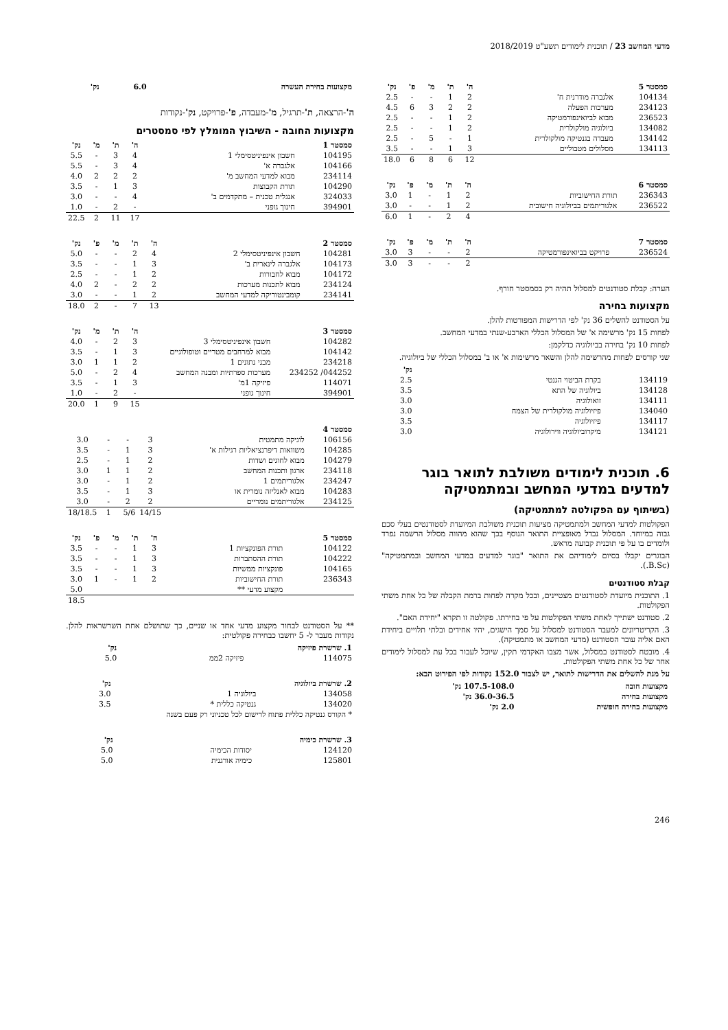מדעי המחשב 23 / תוכנית לימודים תשע"ט 2018/2019
| סמסטר 5 | | ה' | ת' | מ' | פ' | נק' |
| --- | --- | --- | --- | --- | --- | --- |
| 104134 | אלגברה מודרנית ח' | 2 | 1 | - | - | 2.5 |
| 234123 | מערכות הפעלה | 2 | 2 | 3 | 6 | 4.5 |
| 236523 | מבוא לביואינפורמטיקה | 2 | 1 | - | - | 2.5 |
| 134082 | ביולוגיה מולקולרית | 2 | 1 | - | - | 2.5 |
| 134142 | מעבדה בגנטיקה מולקולרית | 1 | - | 5 | - | 2.5 |
| 134113 | מסלולים מטבוליים | 3 | 1 | - | - | 3.5 |
| | | 12 | 6 | 8 | 6 | 18.0 |
| סמסטר 6 | | ה' | ת' | מ' | פ' | נק' |
| --- | --- | --- | --- | --- | --- | --- |
| 236343 | תורת החישוביות | 2 | 1 | - | 1 | 3.0 |
| 236522 | אלגוריתמים בביולוגיה חישובית | 2 | 1 | - | - | 3.0 |
| | | 4 | 2 | - | 1 | 6.0 |
| סמסטר 7 | | ה' | ת' | מ' | פ' | נק' |
| --- | --- | --- | --- | --- | --- | --- |
| 236524 | פרויקט בביואינפורמטיקה | 2 | - | - | 3 | 3.0 |
| | | 2 | - | - | 3 | 3.0 |
הערה: קבלת סטודנטים למסלול תהיה רק בסמסטר חורף.
מקצועות בחירה
על הסטודנט להשלים 36 נק' לפי הדרישות המפורטות להלן.
לפחות 15 נק' מרשימה א' של המסלול הכללי הארבע-שנתי במדעי המחשב.
לפחות 10 נק' בחירה בביולוגיה כדלקמן:
שני קורסים לפחות מהרשימה להלן והשאר מרשימות א' או ב' במסלול הכללי של ביולוגיה.
| | | נק' |
| --- | --- | --- |
| 134119 | בקרת הביטוי הגנטי | 2.5 |
| 134128 | ביולוגיה של התא | 3.5 |
| 134111 | זואולוגיה | 3.0 |
| 134040 | פיזיולוגיה מולקולרית של הצמח | 3.0 |
| 134117 | פיזיולוגיה | 3.5 |
| 134121 | מיקרוביולוגיה ווירולוגיה | 3.0 |
6. תוכנית לימודים משולבת לתואר בוגר למדעים במדעי המחשב ובמתמטיקה
(בשיתוף עם הפקולטה למתמטיקה)
הפקולטות למדעי המחשב ולמתמטיקה מציעות תוכנית משולבת המיועדת לסטודנטים בעלי סכם גבוה במיוחד. המסלול נבדל מאופציית התואר הנוסף בכך שהוא מהווה מסלול הרשמה נפרד ולומדים בו על פי תוכנית קבועה מראש.
הבוגרים יקבלו בסיום לימודיהם את התואר "בוגר למדעים במדעי המחשב ובמתמטיקה" (B.Sc.).
קבלת סטודנטים
1. התוכנית מיועדת לסטודנטים מצטיינים, ובכל מקרה לפחות ברמת הקבלה של כל אחת משתי הפקולטות.
2. סטודנט ישתייך לאחת משתי הפקולטות על פי בחירתו. פקולטה זו תקרא "יחידת האם".
3. הקריטריונים למעבר הסטודנט למסלול על סמך הישגים, יהיו אחידים ובלתי תלויים ביחידת האם אליה עובר הסטודנט (מדעי המחשב או מתמטיקה).
4. מובטח לסטודנט במסלול, אשר מצבו האקדמי תקין, שיוכל לעבור בכל עת למסלול לימודים אחר של כל אחת משתי הפקולטות.
על מנת להשלים את הדרישות לתואר, יש לצבור 152.0 נקודות לפי הפירוט הבא:
| מקצועות חובה | 107.5-108.0 נק' |
| --- | --- |
| מקצועות בחירה | 36.0-36.5 נק' |
| מקצועות בחירה חופשית | 2.0 נק' |
| מקצועות בחירת העשרה | 6.0 | נק' |
| --- | --- | --- |
ה'-הרצאה, ת'-תרגיל, מ'-מעבדה, פ'-פרויקט, נק'-נקודות
מקצועות החובה - השיבוץ המומלץ לפי סמסטרים
| סמסטר 1 | | ה' | ת' | מ' | נק' |
| --- | --- | --- | --- | --- | --- |
| 104195 | חשבון אינפיניטסימלי 1 | 4 | 3 | - | 5.5 |
| 104166 | אלגברה א' | 4 | 3 | - | 5.5 |
| 234114 | מבוא למדעי המחשב מ' | 2 | 2 | 2 | 4.0 |
| 104290 | תורת הקבוצות | 3 | 1 | - | 3.5 |
| 324033 | אנגלית טכנית – מתקדמים ב' | 4 | - | - | 3.0 |
| 394901 | חינוך גופני | - | 2 | - | 1.0 |
| | | 17 | 11 | 2 | 22.5 |
| סמסטר 2 | | ה' | ת' | מ' | פ' | נק' |
| --- | --- | --- | --- | --- | --- | --- |
| 104281 | חשבון אינפיניטסימלי 2 | 4 | 2 | - | - | 5.0 |
| 104173 | אלגברה לינארית ב' | 3 | 1 | - | - | 3.5 |
| 104172 | מבוא לחבורות | 2 | 1 | - | - | 2.5 |
| 234124 | מבוא לתכנות מערכות | 2 | 2 | - | 2 | 4.0 |
| 234141 | קומבינטוריקה למדעי המחשב | 2 | 1 | - | - | 3.0 |
| | | 13 | 7 | - | 2 | 18.0 |
| סמסטר 3 | | ה' | ת' | מ' | נק' |
| --- | --- | --- | --- | --- | --- |
| 104282 | חשבון אינפיניטסימלי 3 | 3 | 2 | - | 4.0 |
| 104142 | מבוא למרחבים מטריים וטופולוגיים | 3 | 1 | - | 3.5 |
| 234218 | מבני נתונים 1 | 2 | 1 | 1 | 3.0 |
| 044252/ 234252 | מערכות ספרתיות ומבנה המחשב | 4 | 2 | - | 5.0 |
| 114071 | פיזיקה 1מ' | 3 | 1 | - | 3.5 |
| 394901 | חינוך גופני | - | 2 | - | 1.0 |
| | | 15 | 9 | 1 | 20.0 |
| סמסטר 4 | | | | | |
| --- | --- | --- | --- | --- | --- |
| 106156 | לוגיקה מתמטית | 3 | - | - | 3.0 |
| 104285 | משוואות דיפרנציאליות רגילות א' | 3 | 1 | - | 3.5 |
| 104279 | מבוא לחוגים ושדות | 2 | 1 | - | 2.5 |
| 234118 | ארגון ותכנות המחשב | 2 | 1 | 1 | 3.0 |
| 234247 | אלגוריתמים 1 | 2 | 1 | - | 3.0 |
| 104283 | מבוא לאנליזה נומרית או | 3 | 1 | - | 3.5 |
| 234125 | אלגוריתמים נומריים | 2 | 2 | - | 3.0 |
| | | 14/15 | 5/6 | 1 | 18/18.5 |
| סמסטר 5 | | ה' | ת' | מ' | פ' | נק' |
| --- | --- | --- | --- | --- | --- | --- |
| 104122 | תורת הפונקציות 1 | 3 | 1 | - | - | 3.5 |
| 104222 | תורת ההסתברות | 3 | 1 | - | - | 3.5 |
| 104165 | פונקציות ממשיות | 3 | 1 | - | - | 3.5 |
| 236343 | תורת החישוביות | 2 | 1 | - | 1 | 3.0 |
| | מקצוע מדעי ** | | | | | 5.0 |
| | | | | | | 18.5 |
** על הסטודנט לבחור מקצוע מדעי אחד או שניים, כך שתושלם אחת השרשראות להלן. נקודות מעבר ל- 5 יחשבו כבחירה פקולטית:
| 1. שרשרת פיזיקה | | נק' |
| --- | --- | --- |
| 114075 | פיזיקה 2ממ | 5.0 |
| 2. שרשרת ביולוגיה | | נק' |
| --- | --- | --- |
| 134058 | ביולוגיה 1 | 3.0 |
| 134020 | גנטיקה כללית * | 3.5 |
| * הקורס גנטיקה כללית פתוח לרישום לכל טכניוני רק פעם בשנה | | |
| 3. שרשרת כימיה | | נק' |
| --- | --- | --- |
| 124120 | יסודות הכימיה | 5.0 |
| 125801 | כימיה אורגנית | 5.0 |
246